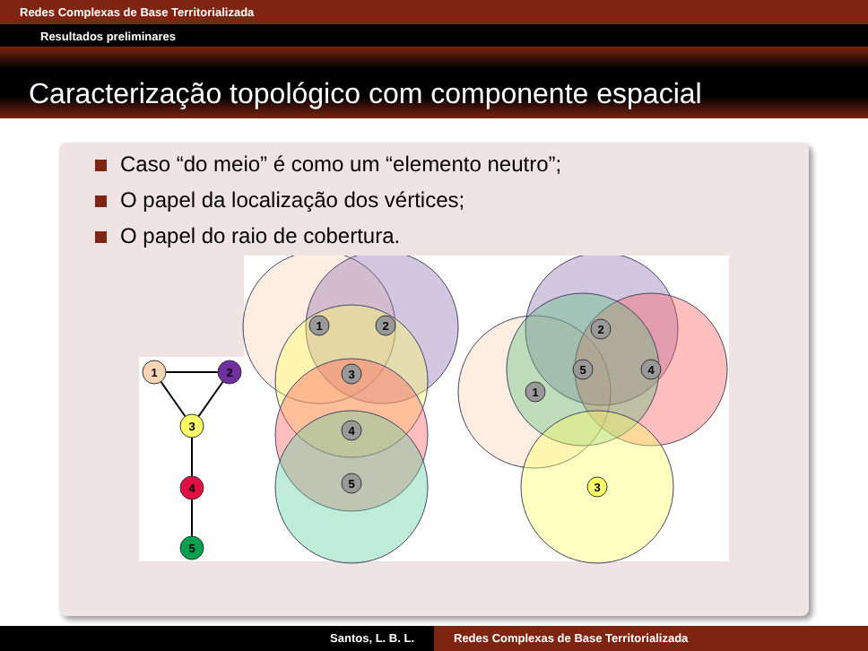Redes Complexas de Base Territorializada
Resultados preliminares
Caracterização topológico com componente espacial
Caso “do meio” é como um “elemento neutro”;
O papel da localização dos vértices;
O papel do raio de cobertura.
1
2
3
4
5
1
2
3
4
5
1
2
5
4
3
Santos, L. B. L. Redes Complexas de Base Territorializada